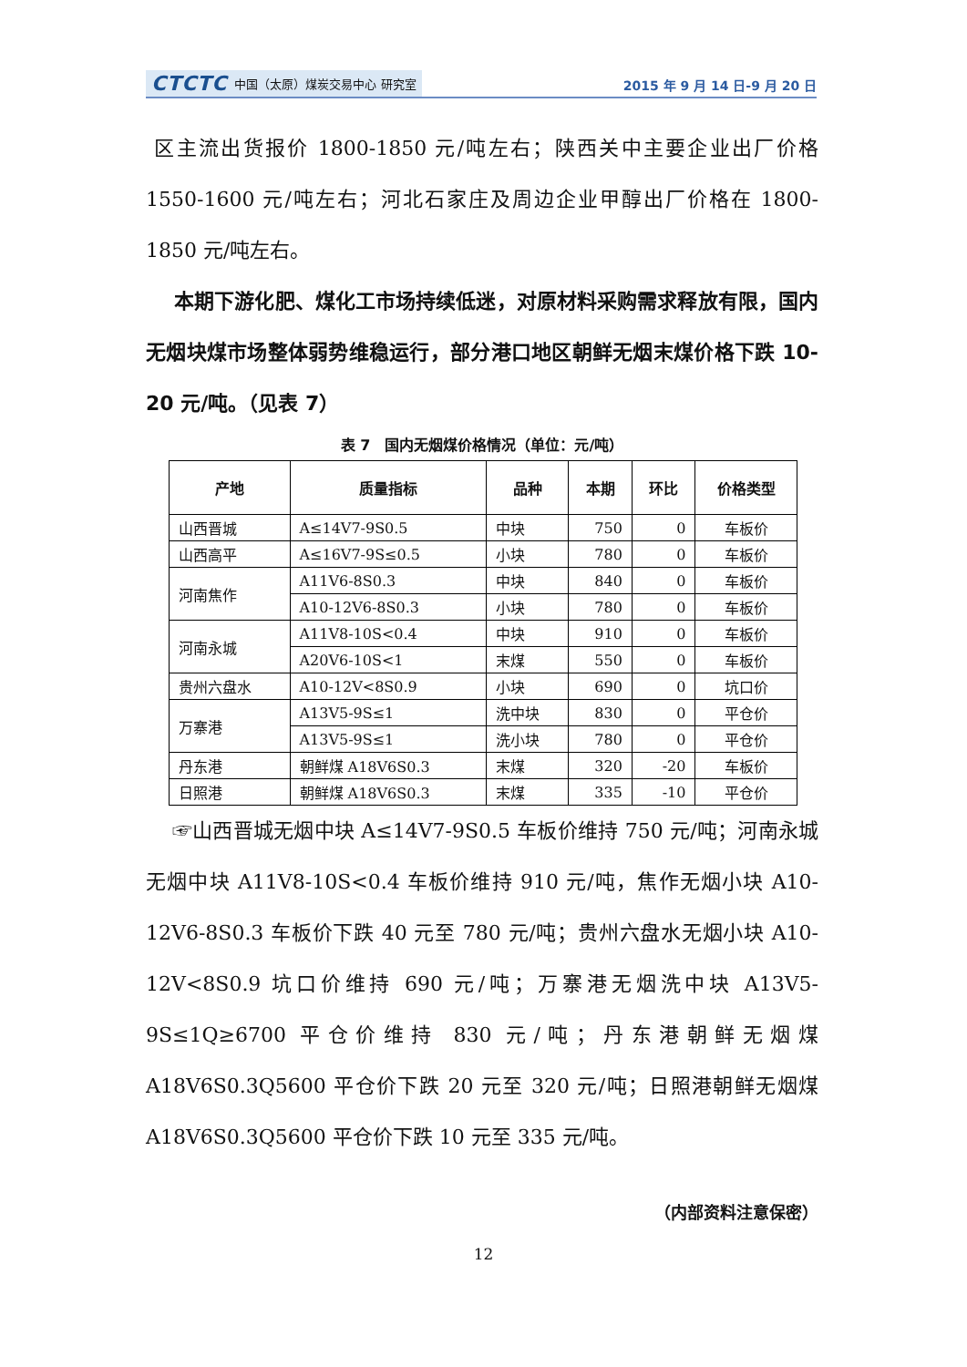CTCTC 中国（太原）煤炭交易中心 研究室
2015 年 9 月 14 日-9 月 20 日
区主流出货报价 1800-1850 元/吨左右；陕西关中主要企业出厂价格 1550-1600 元/吨左右；河北石家庄及周边企业甲醇出厂价格在 1800-1850 元/吨左右。
本期下游化肥、煤化工市场持续低迷，对原材料采购需求释放有限，国内无烟块煤市场整体弱势维稳运行，部分港口地区朝鲜无烟末煤价格下跌 10-20 元/吨。（见表 7）
表 7　国内无烟煤价格情况（单位：元/吨）
| 产地 | 质量指标 | 品种 | 本期 | 环比 | 价格类型 |
| --- | --- | --- | --- | --- | --- |
| 山西晋城 | A≤14V7-9S0.5 | 中块 | 750 | 0 | 车板价 |
| 山西高平 | A≤16V7-9S≤0.5 | 小块 | 780 | 0 | 车板价 |
| 河南焦作 | A11V6-8S0.3 | 中块 | 840 | 0 | 车板价 |
| | A10-12V6-8S0.3 | 小块 | 780 | 0 | 车板价 |
| 河南永城 | A11V8-10S<0.4 | 中块 | 910 | 0 | 车板价 |
| | A20V6-10S<1 | 末煤 | 550 | 0 | 车板价 |
| 贵州六盘水 | A10-12V<8S0.9 | 小块 | 690 | 0 | 坑口价 |
| 万寨港 | A13V5-9S≤1 | 洗中块 | 830 | 0 | 平仓价 |
| | A13V5-9S≤1 | 洗小块 | 780 | 0 | 平仓价 |
| 丹东港 | 朝鲜煤 A18V6S0.3 | 末煤 | 320 | -20 | 车板价 |
| 日照港 | 朝鲜煤 A18V6S0.3 | 末煤 | 335 | -10 | 平仓价 |
☞山西晋城无烟中块 A≤14V7-9S0.5 车板价维持 750 元/吨；河南永城无烟中块 A11V8-10S<0.4 车板价维持 910 元/吨，焦作无烟小块 A10-12V6-8S0.3 车板价下跌 40 元至 780 元/吨；贵州六盘水无烟小块 A10-12V<8S0.9 坑口价维持 690 元/吨；万寨港无烟洗中块 A13V5-9S≤1Q≥6700 平仓价维持 830 元/吨；丹东港朝鲜无烟煤 A18V6S0.3Q5600 平仓价下跌 20 元至 320 元/吨；日照港朝鲜无烟煤 A18V6S0.3Q5600 平仓价下跌 10 元至 335 元/吨。
（内部资料注意保密）
12